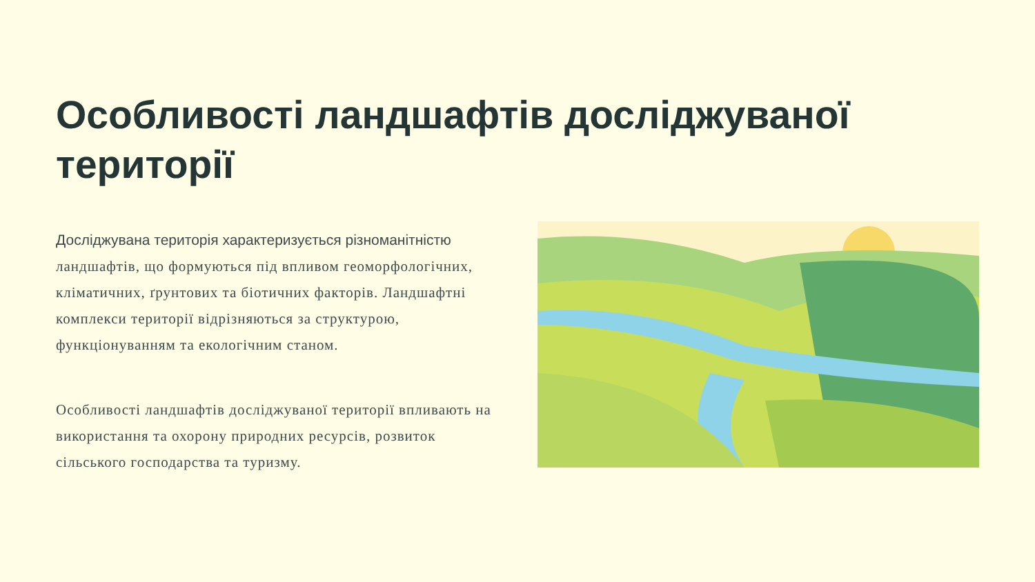Особливості ландшафтів досліджуваної території
Досліджувана територія характеризується різноманітністю ландшафтів, що формуються під впливом геоморфологічних, кліматичних, ґрунтових та біотичних факторів. Ландшафтні комплекси території відрізняються за структурою, функціонуванням та екологічним станом.
Особливості ландшафтів досліджуваної території впливають на використання та охорону природних ресурсів, розвиток сільського господарства та туризму.